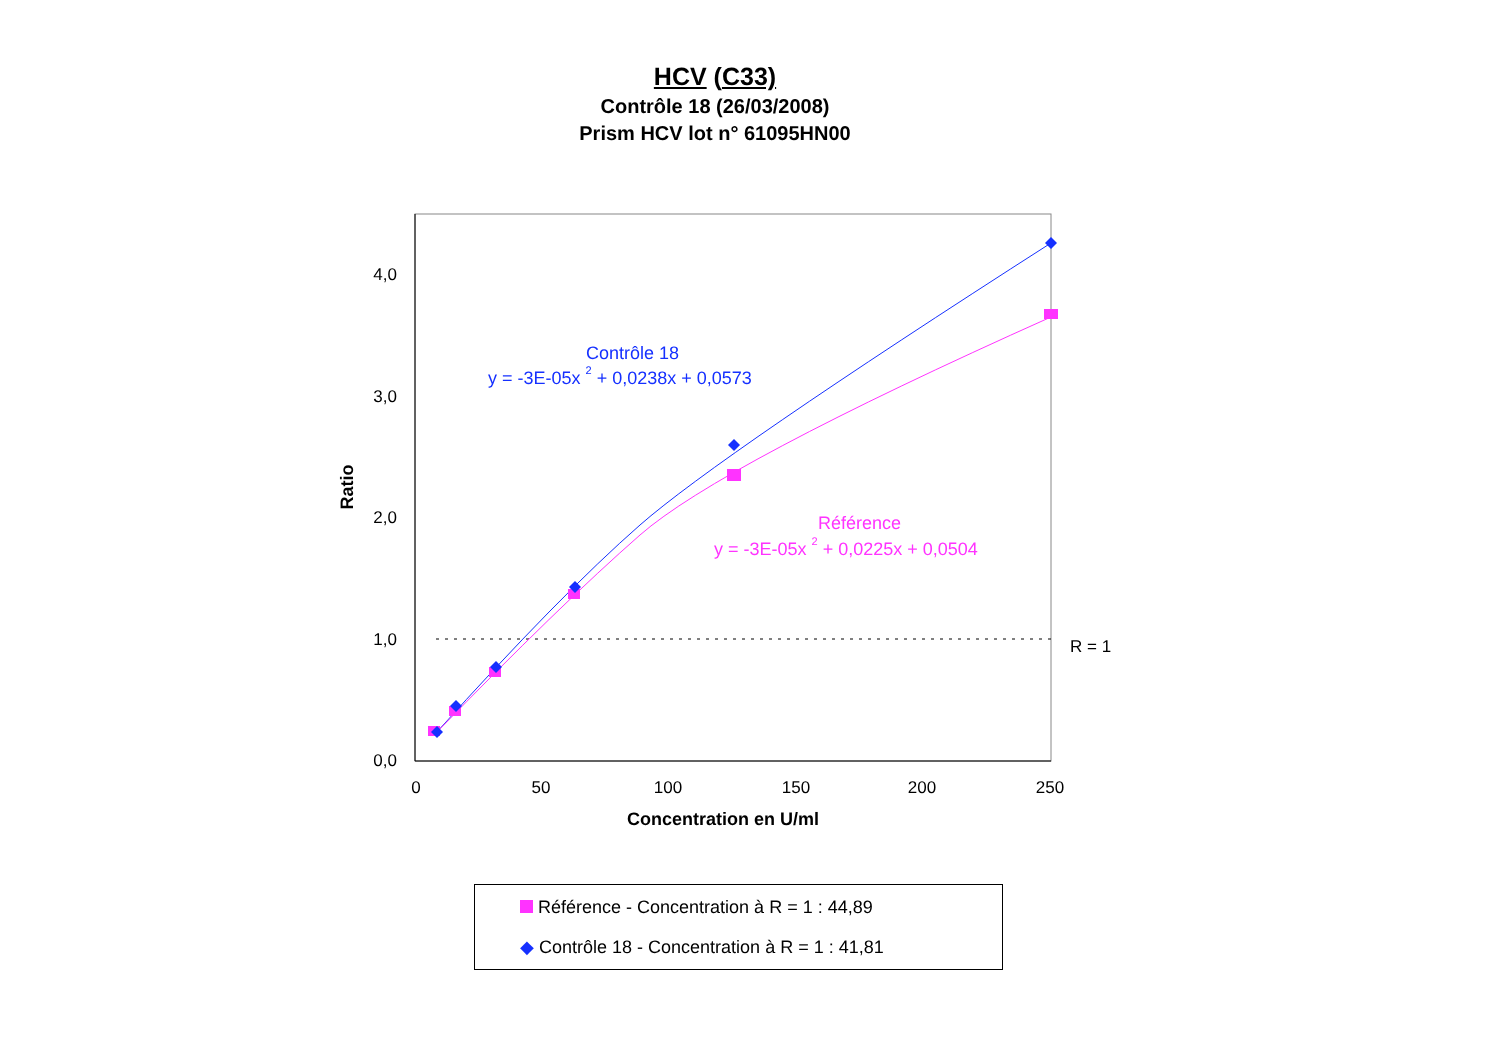HCV (C33)
Contrôle 18 (26/03/2008)
Prism HCV lot n° 61095HN00
4,0
3,0
2,0
1,0
0,0
0
50
100
150
200
250
Concentration en U/ml
Ratio
R = 1
Contrôle 18
y = -3E-05x 2 + 0,0238x + 0,0573
Référence
y = -3E-05x 2 + 0,0225x + 0,0504
Référence - Concentration à R = 1 : 44,89
◆ Contrôle 18 - Concentration à R = 1 : 41,81